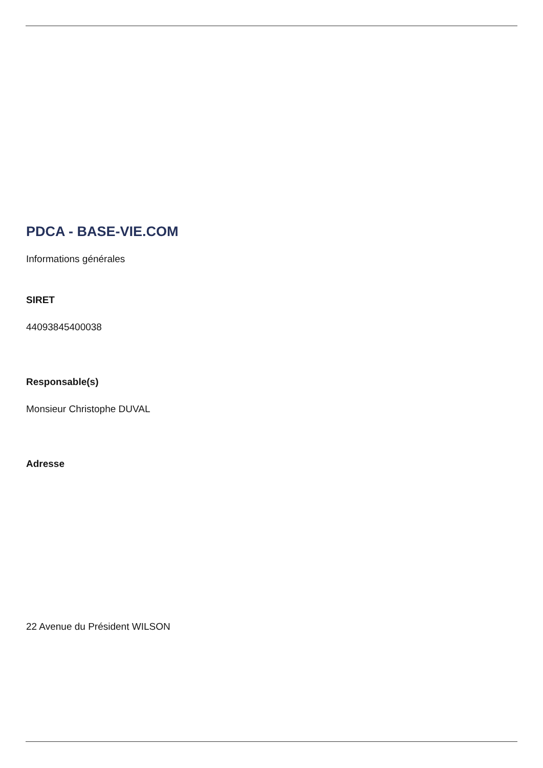PDCA - BASE-VIE.COM
Informations générales
SIRET
44093845400038
Responsable(s)
Monsieur Christophe DUVAL
Adresse
22 Avenue du Président WILSON